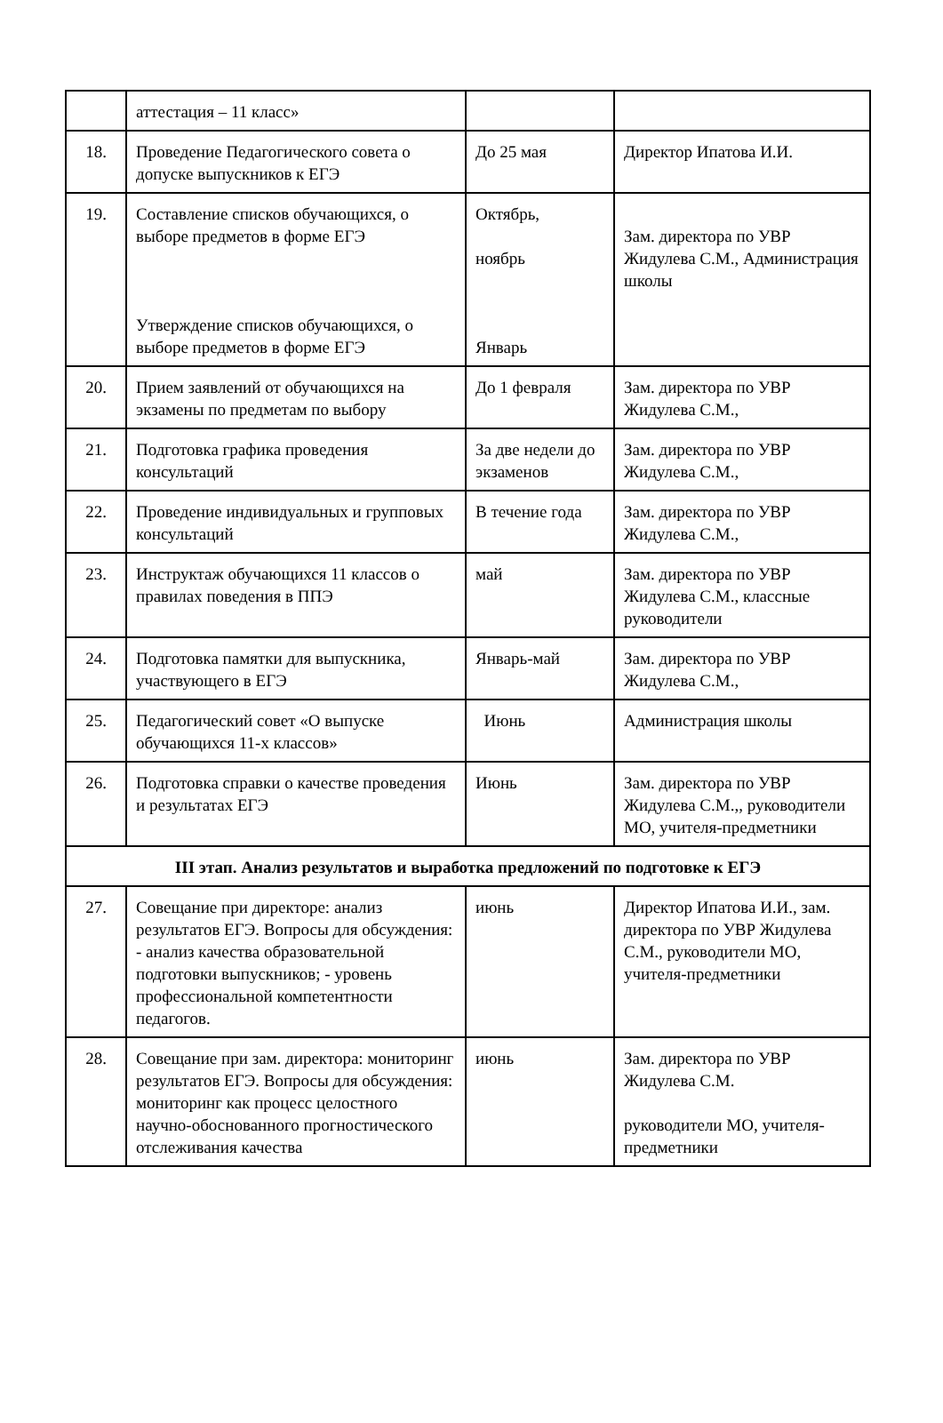| | аттестация – 11 класс» | | |
| 18. | Проведение Педагогического совета о допуске выпускников к ЕГЭ | До 25 мая | Директор Ипатова И.И. |
| 19. | Составление списков обучающихся, о выборе предметов в форме ЕГЭ Утверждение списков обучающихся, о выборе предметов в форме ЕГЭ | Октябрь, ноябрь Январь | Зам. директора по УВР Жидулева С.М., Администрация школы |
| 20. | Прием заявлений от обучающихся на экзамены по предметам по выбору | До 1 февраля | Зам. директора по УВР Жидулева С.М., |
| 21. | Подготовка графика проведения консультаций | За две недели до экзаменов | Зам. директора по УВР Жидулева С.М., |
| 22. | Проведение индивидуальных и групповых консультаций | В течение года | Зам. директора по УВР Жидулева С.М., |
| 23. | Инструктаж обучающихся 11 классов о правилах поведения в ППЭ | май | Зам. директора по УВР Жидулева С.М., классные руководители |
| 24. | Подготовка памятки для выпускника, участвующего в ЕГЭ | Январь-май | Зам. директора по УВР Жидулева С.М., |
| 25. | Педагогический совет «О выпуске обучающихся 11-х классов» | Июнь | Администрация школы |
| 26. | Подготовка справки о качестве проведения и результатах ЕГЭ | Июнь | Зам. директора по УВР Жидулева С.М.,, руководители МО, учителя-предметники |
| III этап. Анализ результатов и выработка предложений по подготовке к ЕГЭ | | | |
| 27. | Совещание при директоре: анализ результатов ЕГЭ. Вопросы для обсуждения: - анализ качества образовательной подготовки выпускников; - уровень профессиональной компетентности педагогов. | июнь | Директор Ипатова И.И., зам. директора по УВР Жидулева С.М., руководители МО, учителя-предметники |
| 28. | Совещание при зам. директора: мониторинг результатов ЕГЭ. Вопросы для обсуждения: мониторинг как процесс целостного научно-обоснованного прогностического отслеживания качества | июнь | Зам. директора по УВР Жидулева С.М. руководители МО, учителя-предметники |